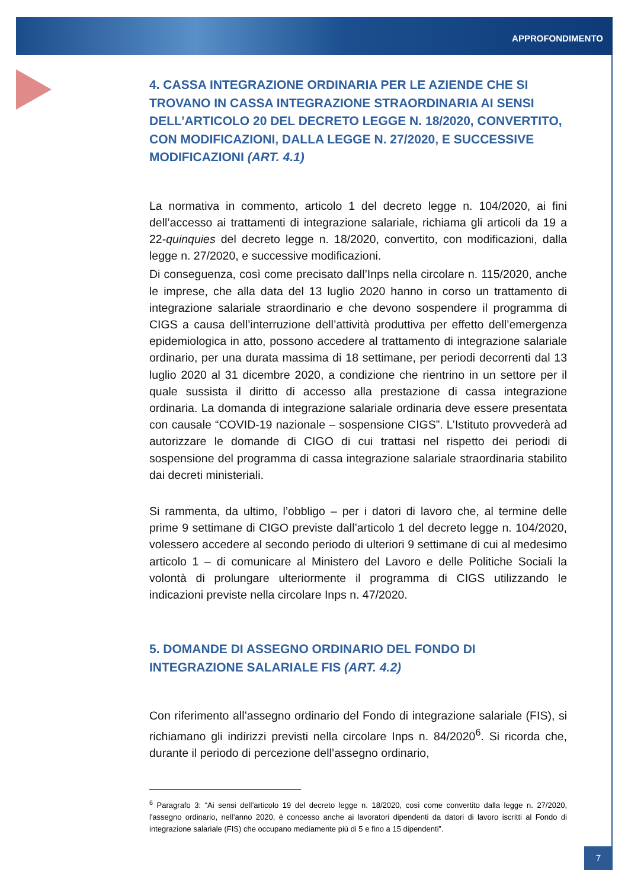APPROFONDIMENTO
4. CASSA INTEGRAZIONE ORDINARIA PER LE AZIENDE CHE SI TROVANO IN CASSA INTEGRAZIONE STRAORDINARIA AI SENSI DELL’ARTICOLO 20 DEL DECRETO LEGGE N. 18/2020, CONVERTITO, CON MODIFICAZIONI, DALLA LEGGE N. 27/2020, E SUCCESSIVE MODIFICAZIONI (ART. 4.1)
La normativa in commento, articolo 1 del decreto legge n. 104/2020, ai fini dell’accesso ai trattamenti di integrazione salariale, richiama gli articoli da 19 a 22-quinquies del decreto legge n. 18/2020, convertito, con modificazioni, dalla legge n. 27/2020, e successive modificazioni.
Di conseguenza, così come precisato dall’Inps nella circolare n. 115/2020, anche le imprese, che alla data del 13 luglio 2020 hanno in corso un trattamento di integrazione salariale straordinario e che devono sospendere il programma di CIGS a causa dell’interruzione dell’attività produttiva per effetto dell’emergenza epidemiologica in atto, possono accedere al trattamento di integrazione salariale ordinario, per una durata massima di 18 settimane, per periodi decorrenti dal 13 luglio 2020 al 31 dicembre 2020, a condizione che rientrino in un settore per il quale sussista il diritto di accesso alla prestazione di cassa integrazione ordinaria. La domanda di integrazione salariale ordinaria deve essere presentata con causale “COVID-19 nazionale – sospensione CIGS”. L’Istituto provvederà ad autorizzare le domande di CIGO di cui trattasi nel rispetto dei periodi di sospensione del programma di cassa integrazione salariale straordinaria stabilito dai decreti ministeriali.
Si rammenta, da ultimo, l’obbligo – per i datori di lavoro che, al termine delle prime 9 settimane di CIGO previste dall’articolo 1 del decreto legge n. 104/2020, volessero accedere al secondo periodo di ulteriori 9 settimane di cui al medesimo articolo 1 – di comunicare al Ministero del Lavoro e delle Politiche Sociali la volontà di prolungare ulteriormente il programma di CIGS utilizzando le indicazioni previste nella circolare Inps n. 47/2020.
5. DOMANDE DI ASSEGNO ORDINARIO DEL FONDO DI INTEGRAZIONE SALARIALE FIS (ART. 4.2)
Con riferimento all’assegno ordinario del Fondo di integrazione salariale (FIS), si richiamano gli indirizzi previsti nella circolare Inps n. 84/2020<sup>6</sup>. Si ricorda che, durante il periodo di percezione dell’assegno ordinario,
<sup>6</sup> Paragrafo 3: “Ai sensi dell’articolo 19 del decreto legge n. 18/2020, così come convertito dalla legge n. 27/2020, l'assegno ordinario, nell’anno 2020, è concesso anche ai lavoratori dipendenti da datori di lavoro iscritti al Fondo di integrazione salariale (FIS) che occupano mediamente più di 5 e fino a 15 dipendenti”.
7